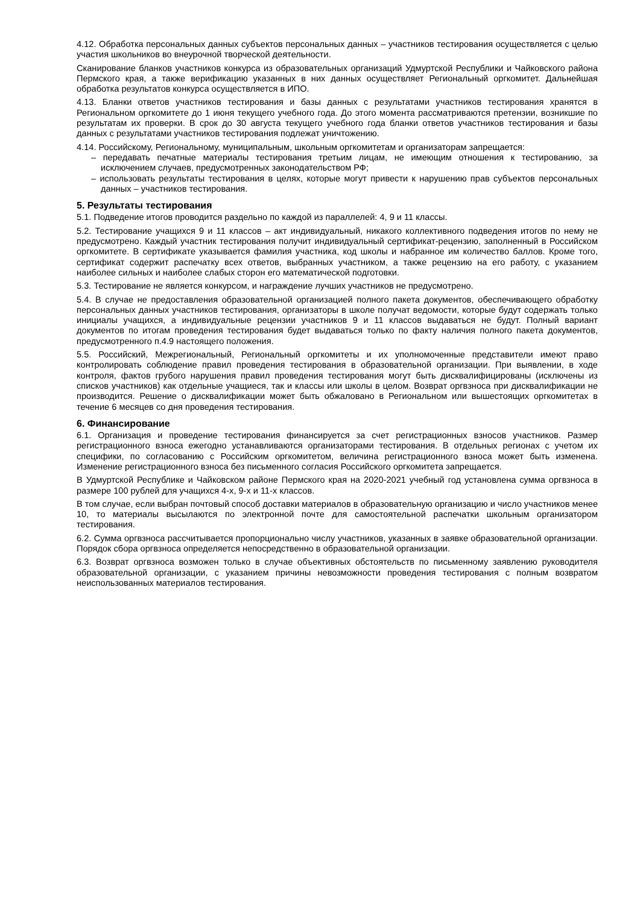4.12. Обработка персональных данных субъектов персональных данных – участников тестирования осуществляется с целью участия школьников во внеурочной творческой деятельности.
Сканирование бланков участников конкурса из образовательных организаций Удмуртской Республики и Чайковского района Пермского края, а также верификацию указанных в них данных осуществляет Региональный оргкомитет. Дальнейшая обработка результатов конкурса осуществляется в ИПО.
4.13. Бланки ответов участников тестирования и базы данных с результатами участников тестирования хранятся в Региональном оргкомитете до 1 июня текущего учебного года. До этого момента рассматриваются претензии, возникшие по результатам их проверки. В срок до 30 августа текущего учебного года бланки ответов участников тестирования и базы данных с результатами участников тестирования подлежат уничтожению.
4.14. Российскому, Региональному, муниципальным, школьным оргкомитетам и организаторам запрещается:
– передавать печатные материалы тестирования третьим лицам, не имеющим отношения к тестированию, за исключением случаев, предусмотренных законодательством РФ;
– использовать результаты тестирования в целях, которые могут привести к нарушению прав субъектов персональных данных – участников тестирования.
5. Результаты тестирования
5.1. Подведение итогов проводится раздельно по каждой из параллелей: 4, 9 и 11 классы.
5.2. Тестирование учащихся 9 и 11 классов – акт индивидуальный, никакого коллективного подведения итогов по нему не предусмотрено. Каждый участник тестирования получит индивидуальный сертификат-рецензию, заполненный в Российском оргкомитете. В сертификате указывается фамилия участника, код школы и набранное им количество баллов. Кроме того, сертификат содержит распечатку всех ответов, выбранных участником, а также рецензию на его работу, с указанием наиболее сильных и наиболее слабых сторон его математической подготовки.
5.3. Тестирование не является конкурсом, и награждение лучших участников не предусмотрено.
5.4. В случае не предоставления образовательной организацией полного пакета документов, обеспечивающего обработку персональных данных участников тестирования, организаторы в школе получат ведомости, которые будут содержать только инициалы учащихся, а индивидуальные рецензии участников 9 и 11 классов выдаваться не будут. Полный вариант документов по итогам проведения тестирования будет выдаваться только по факту наличия полного пакета документов, предусмотренного п.4.9 настоящего положения.
5.5. Российский, Межрегиональный, Региональный оргкомитеты и их уполномоченные представители имеют право контролировать соблюдение правил проведения тестирования в образовательной организации. При выявлении, в ходе контроля, фактов грубого нарушения правил проведения тестирования могут быть дисквалифицированы (исключены из списков участников) как отдельные учащиеся, так и классы или школы в целом. Возврат оргвзноса при дисквалификации не производится. Решение о дисквалификации может быть обжаловано в Региональном или вышестоящих оргкомитетах в течение 6 месяцев со дня проведения тестирования.
6. Финансирование
6.1. Организация и проведение тестирования финансируется за счет регистрационных взносов участников. Размер регистрационного взноса ежегодно устанавливаются организаторами тестирования. В отдельных регионах с учетом их специфики, по согласованию с Российским оргкомитетом, величина регистрационного взноса может быть изменена. Изменение регистрационного взноса без письменного согласия Российского оргкомитета запрещается.
В Удмуртской Республике и Чайковском районе Пермского края на 2020-2021 учебный год установлена сумма оргвзноса в размере 100 рублей для учащихся 4-х, 9-х и 11-х классов.
В том случае, если выбран почтовый способ доставки материалов в образовательную организацию и число участников менее 10, то материалы высылаются по электронной почте для самостоятельной распечатки школьным организатором тестирования.
6.2. Сумма оргвзноса рассчитывается пропорционально числу участников, указанных в заявке образовательной организации. Порядок сбора оргвзноса определяется непосредственно в образовательной организации.
6.3. Возврат оргвзноса возможен только в случае объективных обстоятельств по письменному заявлению руководителя образовательной организации, с указанием причины невозможности проведения тестирования с полным возвратом неиспользованных материалов тестирования.